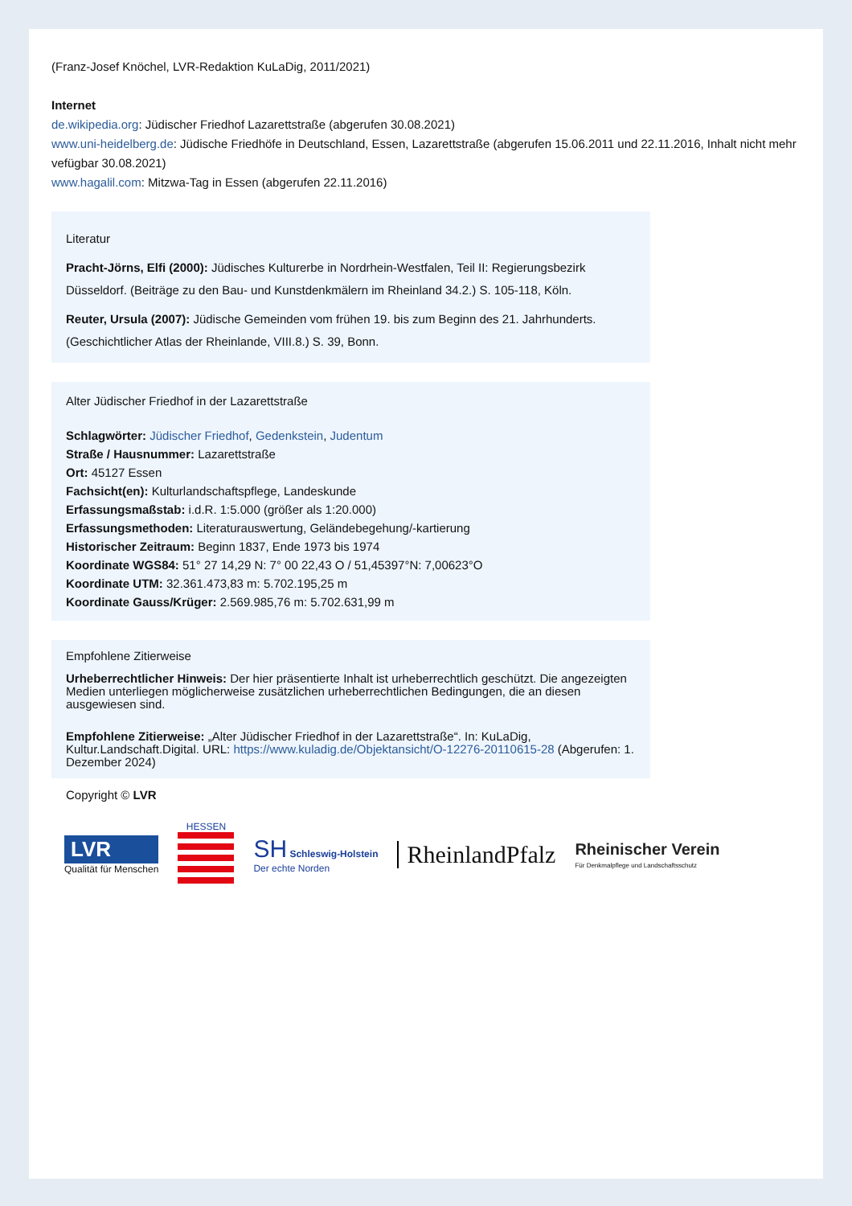(Franz-Josef Knöchel, LVR-Redaktion KuLaDig, 2011/2021)
Internet
de.wikipedia.org: Jüdischer Friedhof Lazarettstraße (abgerufen 30.08.2021)
www.uni-heidelberg.de: Jüdische Friedhöfe in Deutschland, Essen, Lazarettstraße (abgerufen 15.06.2011 und 22.11.2016, Inhalt nicht mehr vefügbar 30.08.2021)
www.hagalil.com: Mitzwa-Tag in Essen (abgerufen 22.11.2016)
Literatur
Pracht-Jörns, Elfi (2000): Jüdisches Kulturerbe in Nordrhein-Westfalen, Teil II: Regierungsbezirk Düsseldorf. (Beiträge zu den Bau- und Kunstdenkmälern im Rheinland 34.2.) S. 105-118, Köln.
Reuter, Ursula (2007): Jüdische Gemeinden vom frühen 19. bis zum Beginn des 21. Jahrhunderts. (Geschichtlicher Atlas der Rheinlande, VIII.8.) S. 39, Bonn.
Alter Jüdischer Friedhof in der Lazarettstraße
Schlagwörter: Jüdischer Friedhof, Gedenkstein, Judentum
Straße / Hausnummer: Lazarettstraße
Ort: 45127 Essen
Fachsicht(en): Kulturlandschaftspflege, Landeskunde
Erfassungsmaßstab: i.d.R. 1:5.000 (größer als 1:20.000)
Erfassungsmethoden: Literaturauswertung, Geländebegehung/-kartierung
Historischer Zeitraum: Beginn 1837, Ende 1973 bis 1974
Koordinate WGS84: 51° 27 14,29 N: 7° 00 22,43 O / 51,45397°N: 7,00623°O
Koordinate UTM: 32.361.473,83 m: 5.702.195,25 m
Koordinate Gauss/Krüger: 2.569.985,76 m: 5.702.631,99 m
Empfohlene Zitierweise
Urheberrechtlicher Hinweis: Der hier präsentierte Inhalt ist urheberrechtlich geschützt. Die angezeigten Medien unterliegen möglicherweise zusätzlichen urheberrechtlichen Bedingungen, die an diesen ausgewiesen sind.
Empfohlene Zitierweise: „Alter Jüdischer Friedhof in der Lazarettstraße“. In: KuLaDig, Kultur.Landschaft.Digital. URL: https://www.kuladig.de/Objektansicht/O-12276-20110615-28 (Abgerufen: 1. Dezember 2024)
Copyright © LVR
LVR
Qualität für Menschen
HESSEN
SH Schleswig-Holstein
Der echte Norden
RheinlandPfalz
Rheinischer Verein
Für Denkmalpflege und Landschaftsschutz